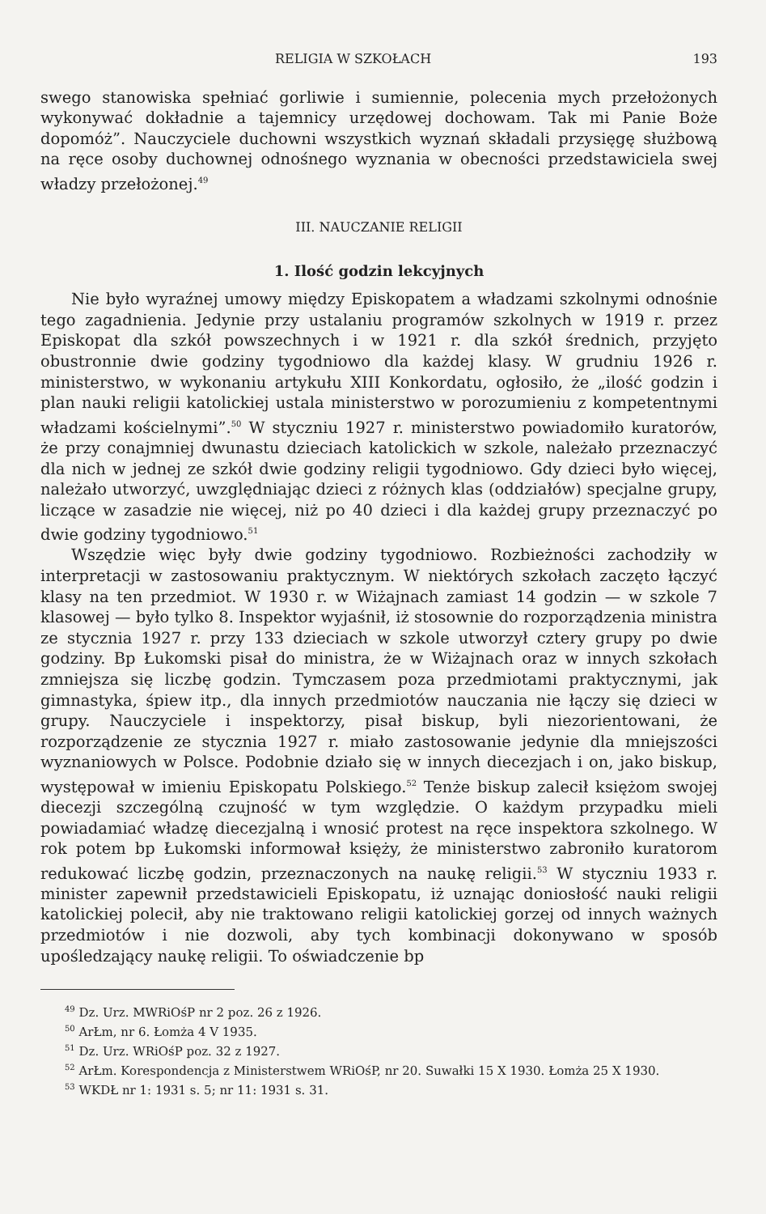RELIGIA W SZKOŁACH 193
swego stanowiska spełniać gorliwie i sumiennie, polecenia mych przełożonych wykonywać dokładnie a tajemnicy urzędowej dochowam. Tak mi Panie Boże dopomóż”. Nauczyciele duchowni wszystkich wyznań składali przysięgę służbową na ręce osoby duchownej odnośnego wyznania w obecności przedstawiciela swej władzy przełożonej.<sup>49</sup>
III. NAUCZANIE RELIGII
1. Ilość godzin lekcyjnych
Nie było wyraźnej umowy między Episkopatem a władzami szkolnymi odnośnie tego zagadnienia. Jedynie przy ustalaniu programów szkolnych w 1919 r. przez Episkopat dla szkół powszechnych i w 1921 r. dla szkół średnich, przyjęto obustronnie dwie godziny tygodniowo dla każdej klasy. W grudniu 1926 r. ministerstwo, w wykonaniu artykułu XIII Konkordatu, ogłosiło, że „ilość godzin i plan nauki religii katolickiej ustala ministerstwo w porozumieniu z kompetentnymi władzami kościelnymi”.<sup>50</sup> W styczniu 1927 r. ministerstwo powiadomiło kuratorów, że przy conajmniej dwunastu dzieciach katolickich w szkole, należało przeznaczyć dla nich w jednej ze szkół dwie godziny religii tygodniowo. Gdy dzieci było więcej, należało utworzyć, uwzględniając dzieci z różnych klas (oddziałów) specjalne grupy, liczące w zasadzie nie więcej, niż po 40 dzieci i dla każdej grupy przeznaczyć po dwie godziny tygodniowo.<sup>51</sup>
Wszędzie więc były dwie godziny tygodniowo. Rozbieżności zachodziły w interpretacji w zastosowaniu praktycznym. W niektórych szkołach zaczęto łączyć klasy na ten przedmiot. W 1930 r. w Wiżajnach zamiast 14 godzin — w szkole 7 klasowej — było tylko 8. Inspektor wyjaśnił, iż stosownie do rozporządzenia ministra ze stycznia 1927 r. przy 133 dzieciach w szkole utworzył cztery grupy po dwie godziny. Bp Łukomski pisał do ministra, że w Wiżajnach oraz w innych szkołach zmniejsza się liczbę godzin. Tymczasem poza przedmiotami praktycznymi, jak gimnastyka, śpiew itp., dla innych przedmiotów nauczania nie łączy się dzieci w grupy. Nauczyciele i inspektorzy, pisał biskup, byli niezorientowani, że rozporządzenie ze stycznia 1927 r. miało zastosowanie jedynie dla mniejszości wyznaniowych w Polsce. Podobnie działo się w innych diecezjach i on, jako biskup, występował w imieniu Episkopatu Polskiego.<sup>52</sup> Tenże biskup zalecił księżom swojej diecezji szczególną czujność w tym względzie. O każdym przypadku mieli powiadamiać władzę diecezjalną i wnosić protest na ręce inspektora szkolnego. W rok potem bp Łukomski informował księży, że ministerstwo zabroniło kuratorom redukować liczbę godzin, przeznaczonych na naukę religii.<sup>53</sup> W styczniu 1933 r. minister zapewnił przedstawicieli Episkopatu, iż uznając doniosłość nauki religii katolickiej polecił, aby nie traktowano religii katolickiej gorzej od innych ważnych przedmiotów i nie dozwoli, aby tych kombinacji dokonywano w sposób upośledzający naukę religii. To oświadczenie bp
<sup>49</sup> Dz. Urz. MWRiOśP nr 2 poz. 26 z 1926.
<sup>50</sup> ArŁm, nr 6. Łomża 4 V 1935.
<sup>51</sup> Dz. Urz. WRiOśP poz. 32 z 1927.
<sup>52</sup> ArŁm. Korespondencja z Ministerstwem WRiOśP, nr 20. Suwałki 15 X 1930. Łomża 25 X 1930.
<sup>53</sup> WKDŁ nr 1: 1931 s. 5; nr 11: 1931 s. 31.